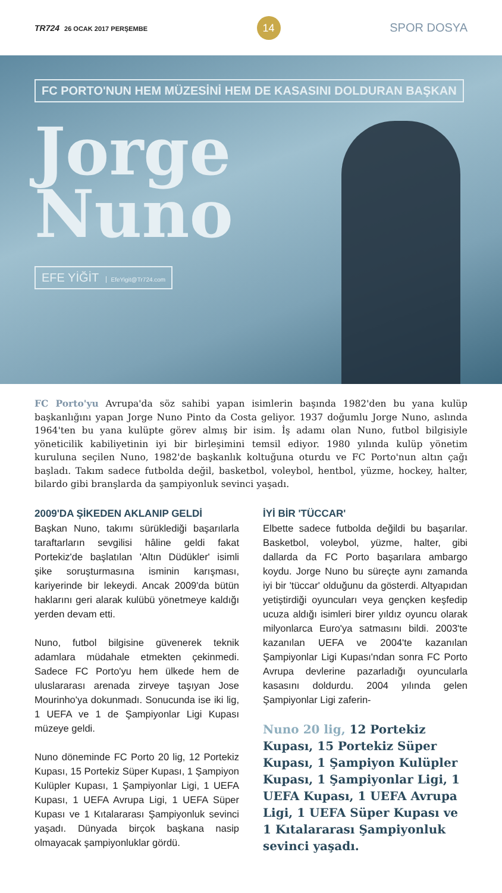TR724 26 OCAK 2017 PERŞEMBE
14
SPOR DOSYA
FC PORTO'NUN HEM MÜZESİNİ HEM DE KASASINI DOLDURAN BAŞKAN
Jorge
Nuno
EFE YİĞİT EfeYigit@Tr724.com
FC Porto'yu Avrupa'da söz sahibi yapan isimlerin başında 1982'den bu yana kulüp başkanlığını yapan Jorge Nuno Pinto da Costa geliyor. 1937 doğumlu Jorge Nuno, aslında 1964'ten bu yana kulüpte görev almış bir isim. İş adamı olan Nuno, futbol bilgisiyle yöneticilik kabiliyetinin iyi bir birleşimini temsil ediyor. 1980 yılında kulüp yönetim kuruluna seçilen Nuno, 1982'de başkanlık koltuğuna oturdu ve FC Porto'nun altın çağı başladı. Takım sadece futbolda değil, basketbol, voleybol, hentbol, yüzme, hockey, halter, bilardo gibi branşlarda da şampiyonluk sevinci yaşadı.
2009'DA ŞİKEDEN AKLANIP GELDİ
Başkan Nuno, takımı sürüklediği başarılarla taraftarların sevgilisi hâline geldi fakat Portekiz'de başlatılan 'Altın Düdükler' isimli şike soruşturmasına isminin karışması, kariyerinde bir lekeydi. Ancak 2009'da bütün haklarını geri alarak kulübü yönetmeye kaldığı yerden devam etti.
Nuno, futbol bilgisine güvenerek teknik adamlara müdahale etmekten çekinmedi. Sadece FC Porto'yu hem ülkede hem de uluslararası arenada zirveye taşıyan Jose Mourinho'ya dokunmadı. Sonucunda ise iki lig, 1 UEFA ve 1 de Şampiyonlar Ligi Kupası müzeye geldi.
Nuno döneminde FC Porto 20 lig, 12 Portekiz Kupası, 15 Portekiz Süper Kupası, 1 Şampiyon Kulüpler Kupası, 1 Şampiyonlar Ligi, 1 UEFA Kupası, 1 UEFA Avrupa Ligi, 1 UEFA Süper Kupası ve 1 Kıtalararası Şampiyonluk sevinci yaşadı. Dünyada birçok başkana nasip olmayacak şampiyonluklar gördü.
İYİ BİR 'TÜCCAR'
Elbette sadece futbolda değildi bu başarılar. Basketbol, voleybol, yüzme, halter, gibi dallarda da FC Porto başarılara ambargo koydu. Jorge Nuno bu süreçte aynı zamanda iyi bir 'tüccar' olduğunu da gösterdi. Altyapıdan yetiştirdiği oyuncuları veya gençken keşfedip ucuza aldığı isimleri birer yıldız oyuncu olarak milyonlarca Euro'ya satmasını bildi. 2003'te kazanılan UEFA ve 2004'te kazanılan Şampiyonlar Ligi Kupası'ndan sonra FC Porto Avrupa devlerine pazarladığı oyuncularla kasasını doldurdu. 2004 yılında gelen Şampiyonlar Ligi zaferin-
Nuno 20 lig, 12 Portekiz Kupası, 15 Portekiz Süper Kupası, 1 Şampiyon Kulüpler Kupası, 1 Şampiyonlar Ligi, 1 UEFA Kupası, 1 UEFA Avrupa Ligi, 1 UEFA Süper Kupası ve 1 Kıtalararası Şampiyonluk sevinci yaşadı.